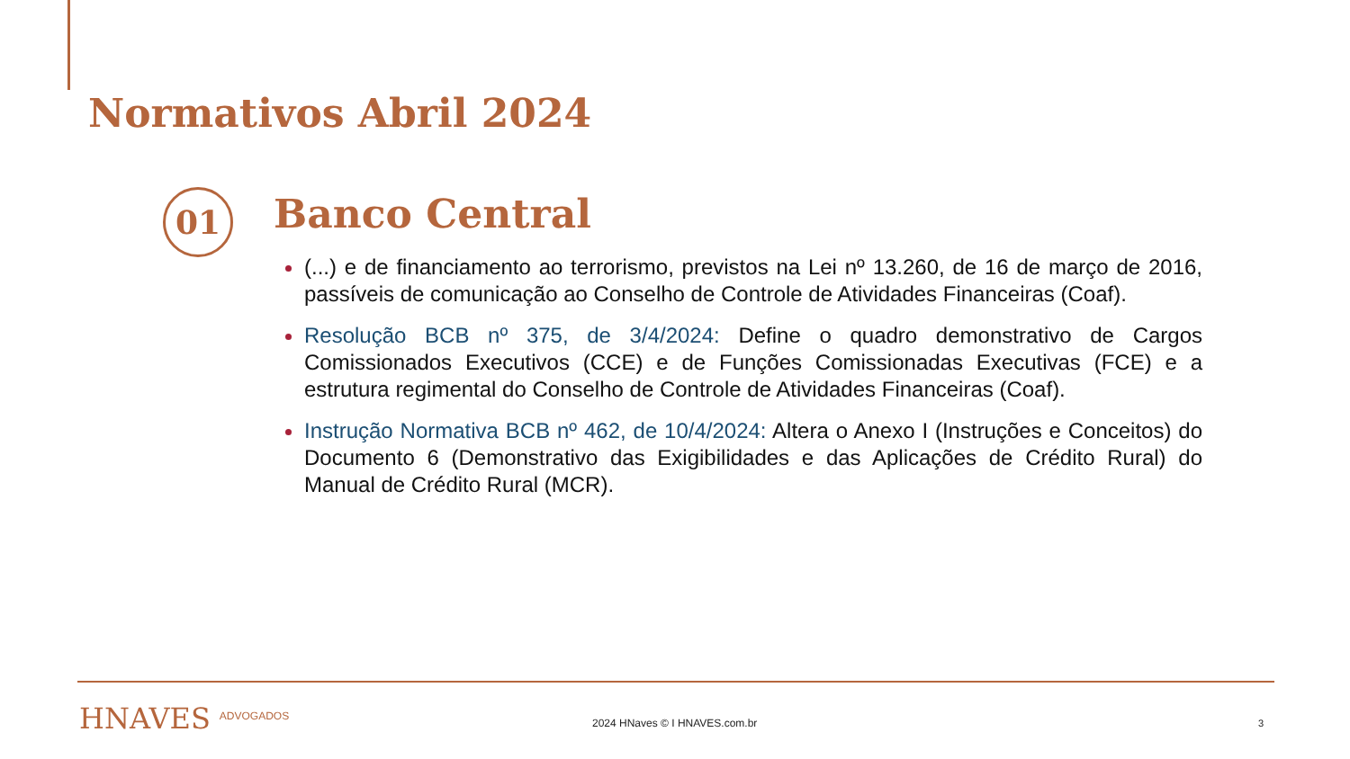Normativos Abril 2024
01 Banco Central
(...) e de financiamento ao terrorismo, previstos na Lei nº 13.260, de 16 de março de 2016, passíveis de comunicação ao Conselho de Controle de Atividades Financeiras (Coaf).
Resolução BCB nº 375, de 3/4/2024: Define o quadro demonstrativo de Cargos Comissionados Executivos (CCE) e de Funções Comissionadas Executivas (FCE) e a estrutura regimental do Conselho de Controle de Atividades Financeiras (Coaf).
Instrução Normativa BCB nº 462, de 10/4/2024: Altera o Anexo I (Instruções e Conceitos) do Documento 6 (Demonstrativo das Exigibilidades e das Aplicações de Crédito Rural) do Manual de Crédito Rural (MCR).
HNAVES ADVOGADOS 2024 HNaves © I HNAVES.com.br 3